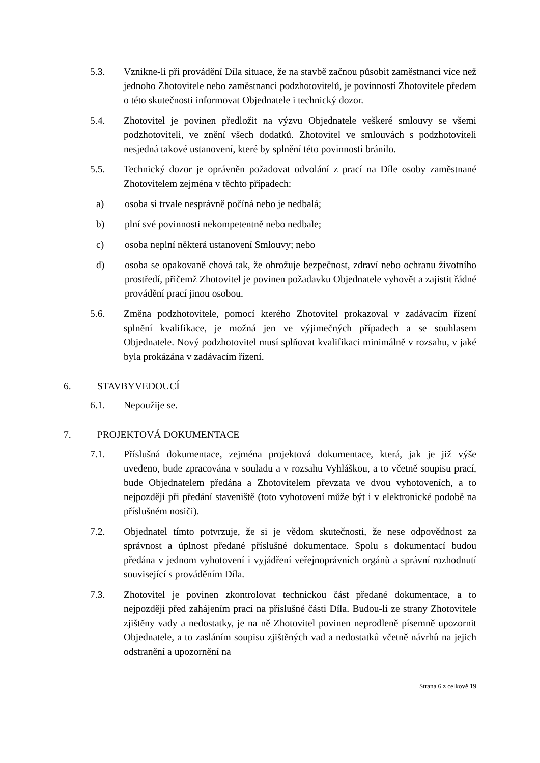5.3. Vznikne-li při provádění Díla situace, že na stavbě začnou působit zaměstnanci více než jednoho Zhotovitele nebo zaměstnanci podzhotovitelů, je povinností Zhotovitele předem o této skutečnosti informovat Objednatele i technický dozor.
5.4. Zhotovitel je povinen předložit na výzvu Objednatele veškeré smlouvy se všemi podzhotoviteli, ve znění všech dodatků. Zhotovitel ve smlouvách s podzhotoviteli nesjedná takové ustanovení, které by splnění této povinnosti bránilo.
5.5. Technický dozor je oprávněn požadovat odvolání z prací na Díle osoby zaměstnané Zhotovitelem zejména v těchto případech:
a) osoba si trvale nesprávně počíná nebo je nedbalá;
b) plní své povinnosti nekompetentně nebo nedbale;
c) osoba neplní některá ustanovení Smlouvy; nebo
d) osoba se opakovaně chová tak, že ohrožuje bezpečnost, zdraví nebo ochranu životního prostředí, přičemž Zhotovitel je povinen požadavku Objednatele vyhovět a zajistit řádné provádění prací jinou osobou.
5.6. Změna podzhotovitele, pomocí kterého Zhotovitel prokazoval v zadávacím řízení splnění kvalifikace, je možná jen ve výjimečných případech a se souhlasem Objednatele. Nový podzhotovitel musí splňovat kvalifikaci minimálně v rozsahu, v jaké byla prokázána v zadávacím řízení.
6. STAVBYVEDOUCÍ
6.1. Nepoužije se.
7. PROJEKTOVÁ DOKUMENTACE
7.1. Příslušná dokumentace, zejména projektová dokumentace, která, jak je již výše uvedeno, bude zpracována v souladu a v rozsahu Vyhláškou, a to včetně soupisu prací, bude Objednatelem předána a Zhotovitelem převzata ve dvou vyhotoveních, a to nejpozději při předání staveniště (toto vyhotovení může být i v elektronické podobě na příslušném nosiči).
7.2. Objednatel tímto potvrzuje, že si je vědom skutečnosti, že nese odpovědnost za správnost a úplnost předané příslušné dokumentace. Spolu s dokumentací budou předána v jednom vyhotovení i vyjádření veřejnoprávních orgánů a správní rozhodnutí související s prováděním Díla.
7.3. Zhotovitel je povinen zkontrolovat technickou část předané dokumentace, a to nejpozději před zahájením prací na příslušné části Díla. Budou-li ze strany Zhotovitele zjištěny vady a nedostatky, je na ně Zhotovitel povinen neprodleně písemně upozornit Objednatele, a to zasláním soupisu zjištěných vad a nedostatků včetně návrhů na jejich odstranění a upozornění na
Strana 6 z celkově 19